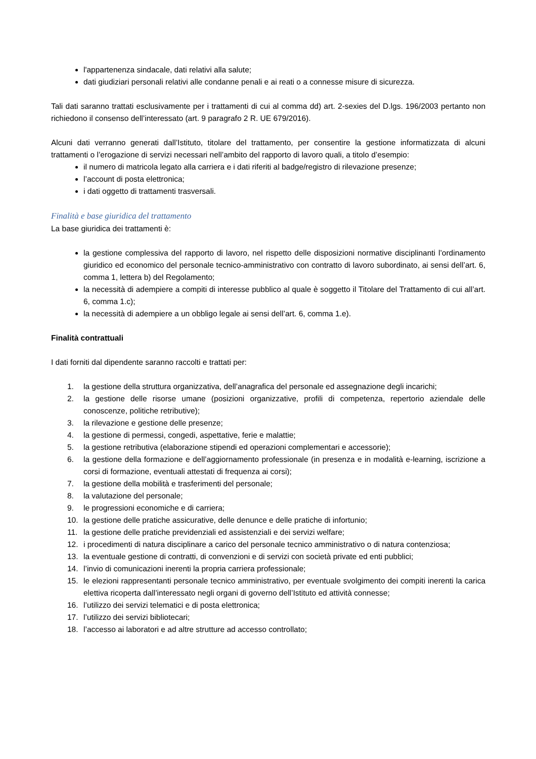l'appartenenza sindacale, dati relativi alla salute;
dati giudiziari personali relativi alle condanne penali e ai reati o a connesse misure di sicurezza.
Tali dati saranno trattati esclusivamente per i trattamenti di cui al comma dd) art. 2-sexies del D.lgs. 196/2003 pertanto non richiedono il consenso dell’interessato (art. 9 paragrafo 2 R. UE 679/2016).
Alcuni dati verranno generati dall’Istituto, titolare del trattamento, per consentire la gestione informatizzata di alcuni trattamenti o l’erogazione di servizi necessari nell’ambito del rapporto di lavoro quali, a titolo d’esempio:
il numero di matricola legato alla carriera e i dati riferiti al badge/registro di rilevazione presenze;
l’account di posta elettronica;
i dati oggetto di trattamenti trasversali.
Finalità e base giuridica del trattamento
La base giuridica dei trattamenti è:
la gestione complessiva del rapporto di lavoro, nel rispetto delle disposizioni normative disciplinanti l’ordinamento giuridico ed economico del personale tecnico-amministrativo con contratto di lavoro subordinato, ai sensi dell’art. 6, comma 1, lettera b) del Regolamento;
la necessità di adempiere a compiti di interesse pubblico al quale è soggetto il Titolare del Trattamento di cui all’art. 6, comma 1.c);
la necessità di adempiere a un obbligo legale ai sensi dell’art. 6, comma 1.e).
Finalità contrattuali
I dati forniti dal dipendente saranno raccolti e trattati per:
1. la gestione della struttura organizzativa, dell’anagrafica del personale ed assegnazione degli incarichi;
2. la gestione delle risorse umane (posizioni organizzative, profili di competenza, repertorio aziendale delle conoscenze, politiche retributive);
3. la rilevazione e gestione delle presenze;
4. la gestione di permessi, congedi, aspettative, ferie e malattie;
5. la gestione retributiva (elaborazione stipendi ed operazioni complementari e accessorie);
6. la gestione della formazione e dell’aggiornamento professionale (in presenza e in modalità e-learning, iscrizione a corsi di formazione, eventuali attestati di frequenza ai corsi);
7. la gestione della mobilità e trasferimenti del personale;
8. la valutazione del personale;
9. le progressioni economiche e di carriera;
10. la gestione delle pratiche assicurative, delle denunce e delle pratiche di infortunio;
11. la gestione delle pratiche previdenziali ed assistenziali e dei servizi welfare;
12. i procedimenti di natura disciplinare a carico del personale tecnico amministrativo o di natura contenziosa;
13. la eventuale gestione di contratti, di convenzioni e di servizi con società private ed enti pubblici;
14. l’invio di comunicazioni inerenti la propria carriera professionale;
15. le elezioni rappresentanti personale tecnico amministrativo, per eventuale svolgimento dei compiti inerenti la carica elettiva ricoperta dall’interessato negli organi di governo dell’Istituto ed attività connesse;
16. l’utilizzo dei servizi telematici e di posta elettronica;
17. l’utilizzo dei servizi bibliotecari;
18. l’accesso ai laboratori e ad altre strutture ad accesso controllato;